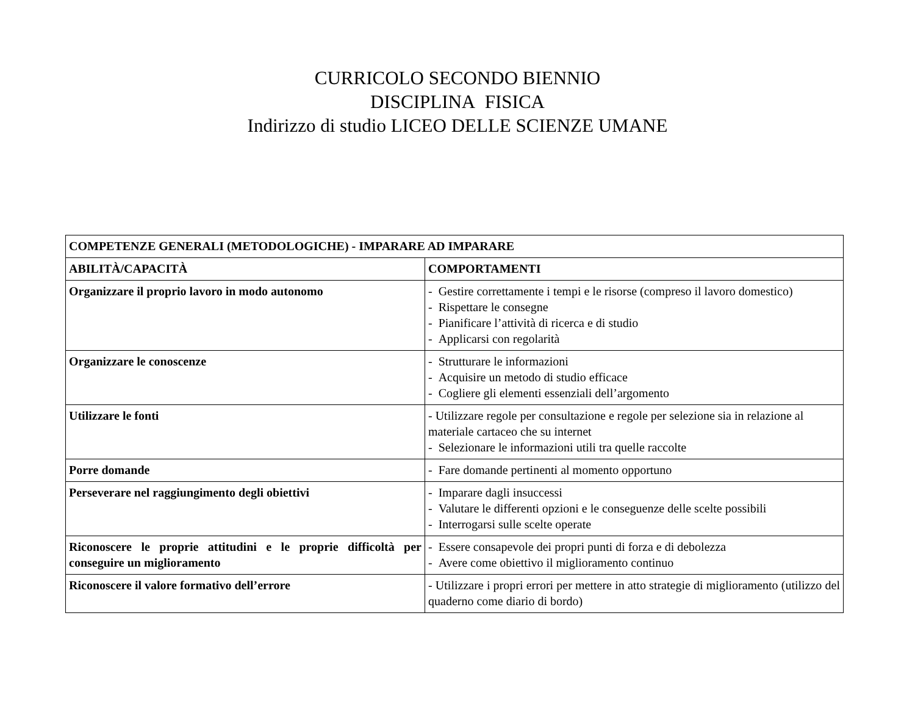CURRICOLO SECONDO BIENNIO
DISCIPLINA FISICA
Indirizzo di studio LICEO DELLE SCIENZE UMANE
| COMPETENZE GENERALI (METODOLOGICHE) - IMPARARE AD IMPARARE | |
| --- | --- |
| ABILITÀ/CAPACITÀ | COMPORTAMENTI |
| Organizzare il proprio lavoro in modo autonomo | - Gestire correttamente i tempi e le risorse (compreso il lavoro domestico) - Rispettare le consegne - Pianificare l’attività di ricerca e di studio - Applicarsi con regolarità |
| Organizzare le conoscenze | - Strutturare le informazioni - Acquisire un metodo di studio efficace - Cogliere gli elementi essenziali dell’argomento |
| Utilizzare le fonti | - Utilizzare regole per consultazione e regole per selezione sia in relazione al materiale cartaceo che su internet - Selezionare le informazioni utili tra quelle raccolte |
| Porre domande | - Fare domande pertinenti al momento opportuno |
| Perseverare nel raggiungimento degli obiettivi | - Imparare dagli insuccessi - Valutare le differenti opzioni e le conseguenze delle scelte possibili - Interrogarsi sulle scelte operate |
| Riconoscere le proprie attitudini e le proprie difficoltà per conseguire un miglioramento | - Essere consapevole dei propri punti di forza e di debolezza - Avere come obiettivo il miglioramento continuo |
| Riconoscere il valore formativo dell’errore | - Utilizzare i propri errori per mettere in atto strategie di miglioramento (utilizzo del quaderno come diario di bordo) |